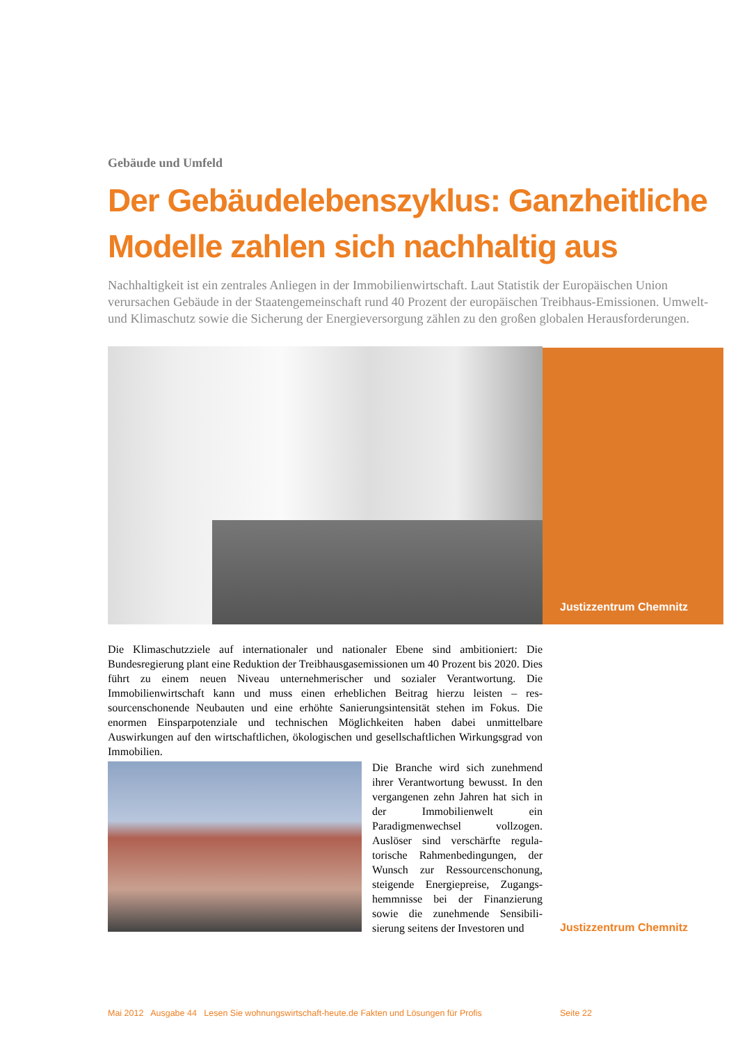Gebäude und Umfeld
Der Gebäudelebenszyklus: Ganzheitliche Modelle zahlen sich nachhaltig aus
Nachhaltigkeit ist ein zentrales Anliegen in der Immobilienwirtschaft. Laut Statistik der Europäischen Union verursachen Gebäude in der Staatengemeinschaft rund 40 Prozent der europäischen Treibhaus-Emissionen. Umwelt- und Klimaschutz sowie die Sicherung der Energieversorgung zählen zu den großen globalen Heraus­forderungen.
Justizzentrum Chemnitz
Die Klimaschutzziele auf internationaler und nationaler Ebene sind ambitioniert: Die Bundesregierung plant eine Reduktion der Treibhausgasemissionen um 40 Prozent bis 2020. Dies führt zu einem neuen Niveau unternehmerischer und sozialer Verantwortung. Die Immobilienwirtschaft kann und muss einen erheblichen Beitrag hierzu leisten – res­sourcenschonende Neubauten und eine erhöhte Sanierungsintensität stehen im Fokus. Die enormen Einsparpotenziale und technischen Möglichkeiten haben dabei unmittel­bare Auswirkungen auf den wirtschaftlichen, ökologischen und gesellschaftlichen Wir­kungsgrad von Immobilien.
Die Branche wird sich zunehmend ihrer Verantwortung bewusst. In den vergangenen zehn Jahren hat sich in der Immobilienwelt ein Paradigmenwechsel vollzogen. Auslöser sind verschärfte regula­torische Rahmenbedingungen, der Wunsch zur Ressourcenschonung, steigende Energiepreise, Zugangs­hemmnisse bei der Finanzierung sowie die zunehmende Sensibili­sierung seitens der Investoren und
Justizzentrum Chemnitz
Mai 2012 Ausgabe 44 Lesen Sie wohnungswirtschaft-heute.de Fakten und Lösungen für Profis Seite 22